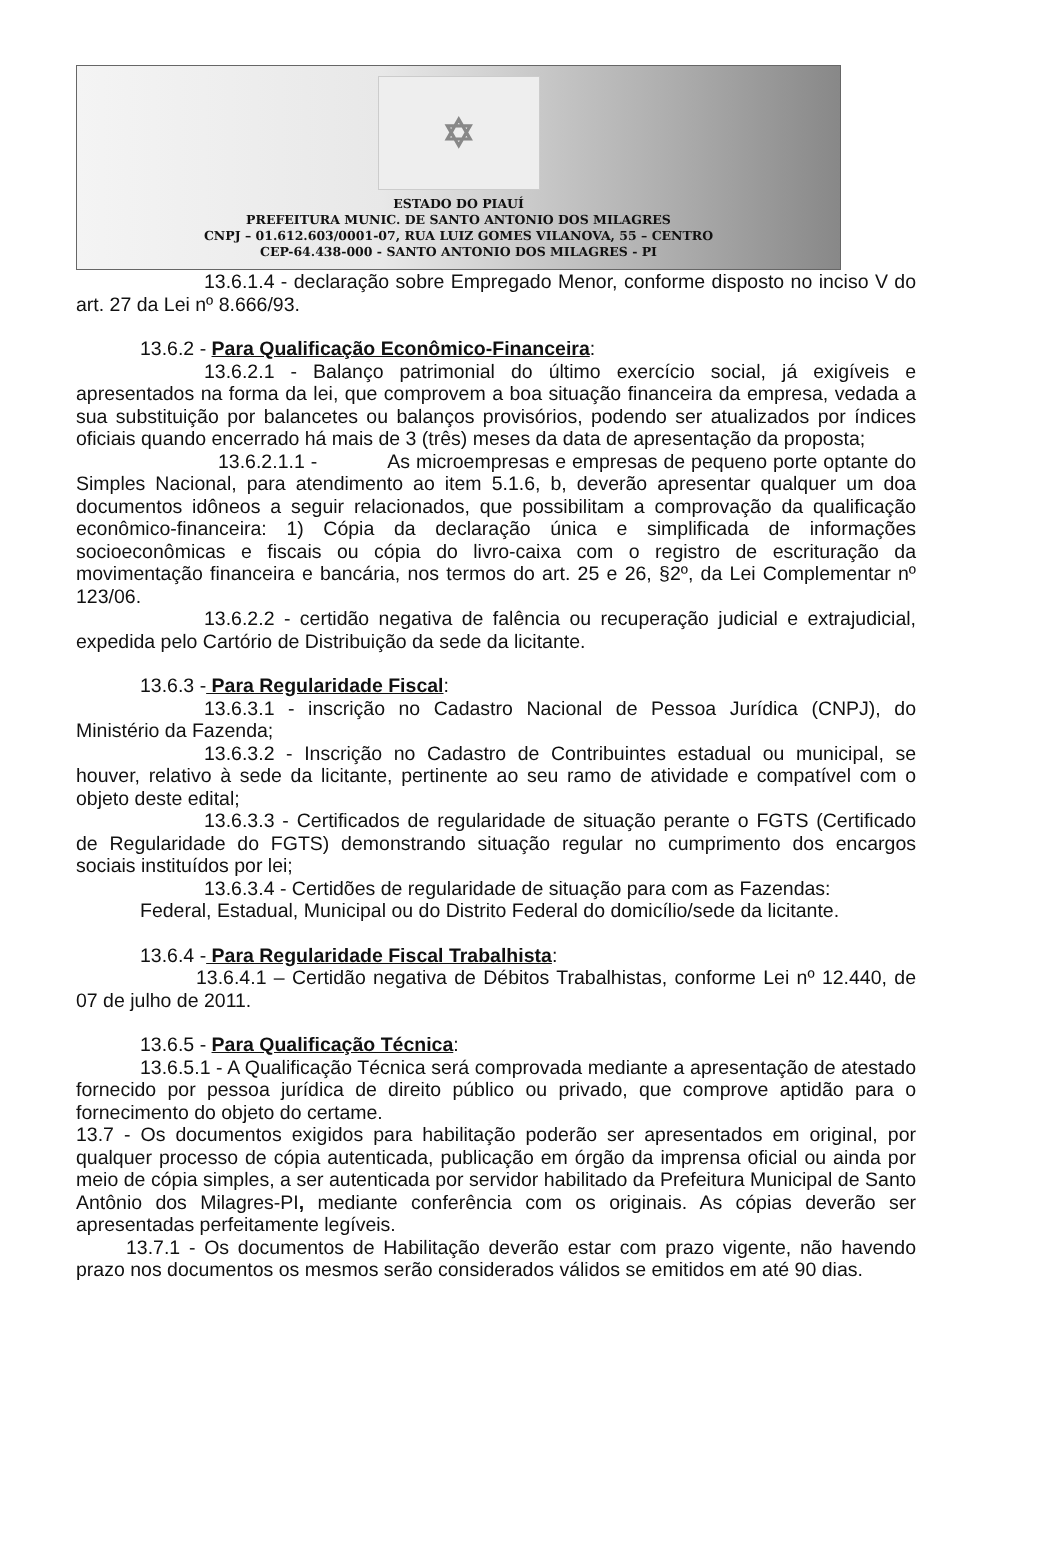✡
ESTADO DO PIAUÍ
PREFEITURA MUNIC. DE SANTO ANTONIO DOS MILAGRES
CNPJ – 01.612.603/0001-07, RUA LUIZ GOMES VILANOVA, 55 – CENTRO
CEP-64.438-000 - SANTO ANTONIO DOS MILAGRES - PI
13.6.1.4 - declaração sobre Empregado Menor, conforme disposto no inciso V do art. 27 da Lei nº 8.666/93.
13.6.2 - Para Qualificação Econômico-Financeira:
13.6.2.1 - Balanço patrimonial do último exercício social, já exigíveis e apresentados na forma da lei, que comprovem a boa situação financeira da empresa, vedada a sua substituição por balancetes ou balanços provisórios, podendo ser atualizados por índices oficiais quando encerrado há mais de 3 (três) meses da data de apresentação da proposta;
13.6.2.1.1 - As microempresas e empresas de pequeno porte optante do Simples Nacional, para atendimento ao item 5.1.6, b, deverão apresentar qualquer um doa documentos idôneos a seguir relacionados, que possibilitam a comprovação da qualificação econômico-financeira: 1) Cópia da declaração única e simplificada de informações socioeconômicas e fiscais ou cópia do livro-caixa com o registro de escrituração da movimentação financeira e bancária, nos termos do art. 25 e 26, §2º, da Lei Complementar nº 123/06.
13.6.2.2 - certidão negativa de falência ou recuperação judicial e extrajudicial, expedida pelo Cartório de Distribuição da sede da licitante.
13.6.3 - Para Regularidade Fiscal:
13.6.3.1 - inscrição no Cadastro Nacional de Pessoa Jurídica (CNPJ), do Ministério da Fazenda;
13.6.3.2 - Inscrição no Cadastro de Contribuintes estadual ou municipal, se houver, relativo à sede da licitante, pertinente ao seu ramo de atividade e compatível com o objeto deste edital;
13.6.3.3 - Certificados de regularidade de situação perante o FGTS (Certificado de Regularidade do FGTS) demonstrando situação regular no cumprimento dos encargos sociais instituídos por lei;
13.6.3.4 - Certidões de regularidade de situação para com as Fazendas:
Federal, Estadual, Municipal ou do Distrito Federal do domicílio/sede da licitante.
13.6.4 - Para Regularidade Fiscal Trabalhista:
13.6.4.1 – Certidão negativa de Débitos Trabalhistas, conforme Lei nº 12.440, de 07 de julho de 2011.
13.6.5 - Para Qualificação Técnica:
13.6.5.1 - A Qualificação Técnica será comprovada mediante a apresentação de atestado fornecido por pessoa jurídica de direito público ou privado, que comprove aptidão para o fornecimento do objeto do certame.
13.7 - Os documentos exigidos para habilitação poderão ser apresentados em original, por qualquer processo de cópia autenticada, publicação em órgão da imprensa oficial ou ainda por meio de cópia simples, a ser autenticada por servidor habilitado da Prefeitura Municipal de Santo Antônio dos Milagres-PI, mediante conferência com os originais. As cópias deverão ser apresentadas perfeitamente legíveis.
13.7.1 - Os documentos de Habilitação deverão estar com prazo vigente, não havendo prazo nos documentos os mesmos serão considerados válidos se emitidos em até 90 dias.